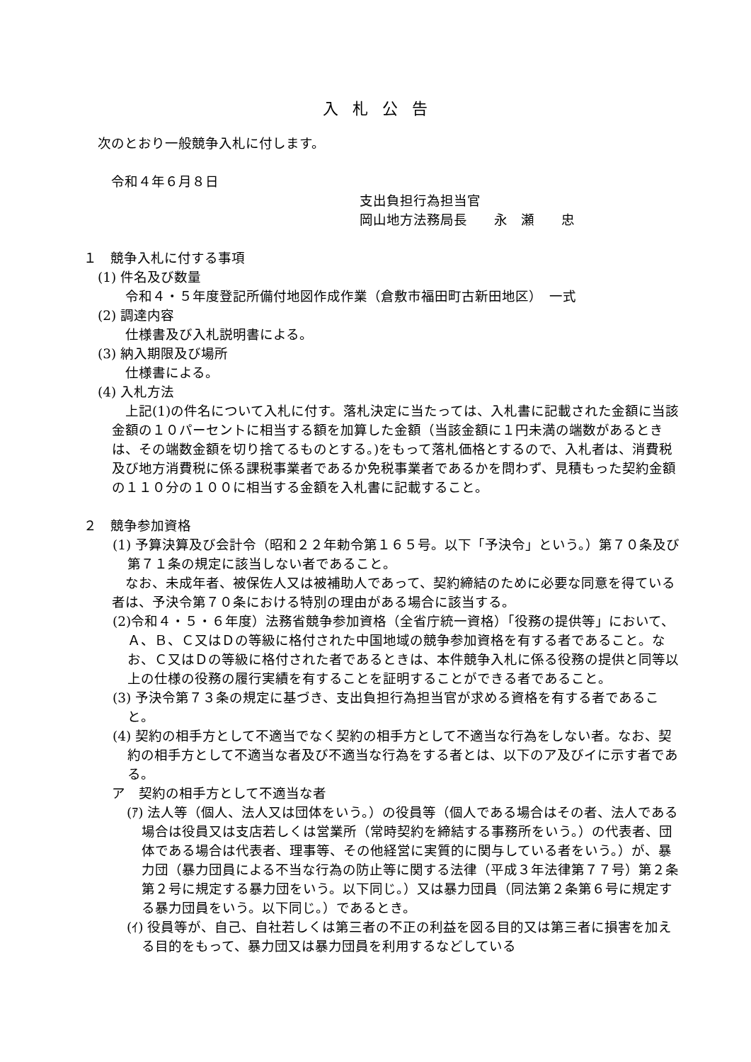入札公告
次のとおり一般競争入札に付します。
　令和４年６月８日
支出負担行為担当官
岡山地方法務局長　　永　瀬　　忠
１　競争入札に付する事項
(1) 件名及び数量
　令和４・５年度登記所備付地図作成作業（倉敷市福田町古新田地区）　一式
(2) 調達内容
　仕様書及び入札説明書による。
(3) 納入期限及び場所
　仕様書による。
(4) 入札方法
　上記(1)の件名について入札に付す。落札決定に当たっては、入札書に記載された金額に当該金額の１０パーセントに相当する額を加算した金額（当該金額に１円未満の端数があるときは、その端数金額を切り捨てるものとする。)をもって落札価格とするので、入札者は、消費税及び地方消費税に係る課税事業者であるか免税事業者であるかを問わず、見積もった契約金額の１１０分の１００に相当する金額を入札書に記載すること。
２　競争参加資格
(1) 予算決算及び会計令（昭和２２年勅令第１６５号。以下「予決令」という。）第７０条及び第７１条の規定に該当しない者であること。
　なお、未成年者、被保佐人又は被補助人であって、契約締結のために必要な同意を得ている者は、予決令第７０条における特別の理由がある場合に該当する。
(2)令和４・５・６年度）法務省競争参加資格（全省庁統一資格）「役務の提供等」において、Ａ、Ｂ、Ｃ又はＤの等級に格付された中国地域の競争参加資格を有する者であること。なお、Ｃ又はＤの等級に格付された者であるときは、本件競争入札に係る役務の提供と同等以上の仕様の役務の履行実績を有することを証明することができる者であること。
(3) 予決令第７３条の規定に基づき、支出負担行為担当官が求める資格を有する者であること。
(4) 契約の相手方として不適当でなく契約の相手方として不適当な行為をしない者。なお、契約の相手方として不適当な者及び不適当な行為をする者とは、以下のア及びイに示す者である。
ア　契約の相手方として不適当な者
(ｱ) 法人等（個人、法人又は団体をいう。）の役員等（個人である場合はその者、法人である場合は役員又は支店若しくは営業所（常時契約を締結する事務所をいう。）の代表者、団体である場合は代表者、理事等、その他経営に実質的に関与している者をいう。）が、暴力団（暴力団員による不当な行為の防止等に関する法律（平成３年法律第７７号）第２条第２号に規定する暴力団をいう。以下同じ。）又は暴力団員（同法第２条第６号に規定する暴力団員をいう。以下同じ。）であるとき。
(ｲ) 役員等が、自己、自社若しくは第三者の不正の利益を図る目的又は第三者に損害を加える目的をもって、暴力団又は暴力団員を利用するなどしている